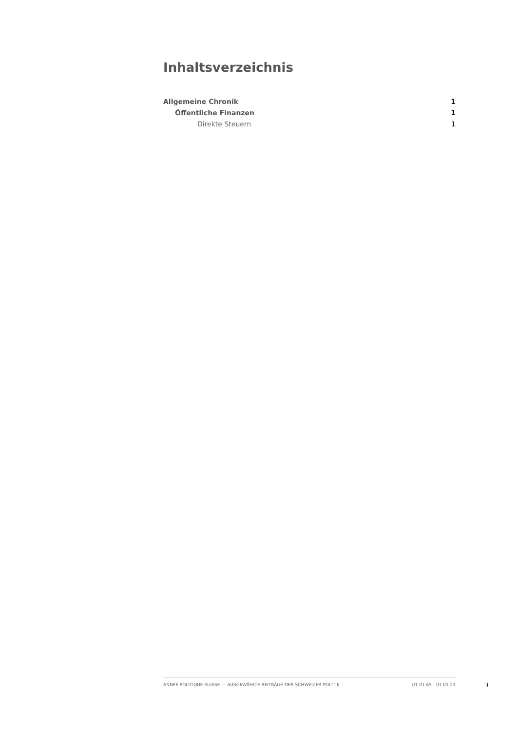Inhaltsverzeichnis
Allgemeine Chronik 1
Öffentliche Finanzen 1
Direkte Steuern 1
ANNÉE POLITIQUE SUISSE — AUSGEWÄHLTE BEITRÄGE DER SCHWEIZER POLITIK 01.01.65 - 01.01.21
I